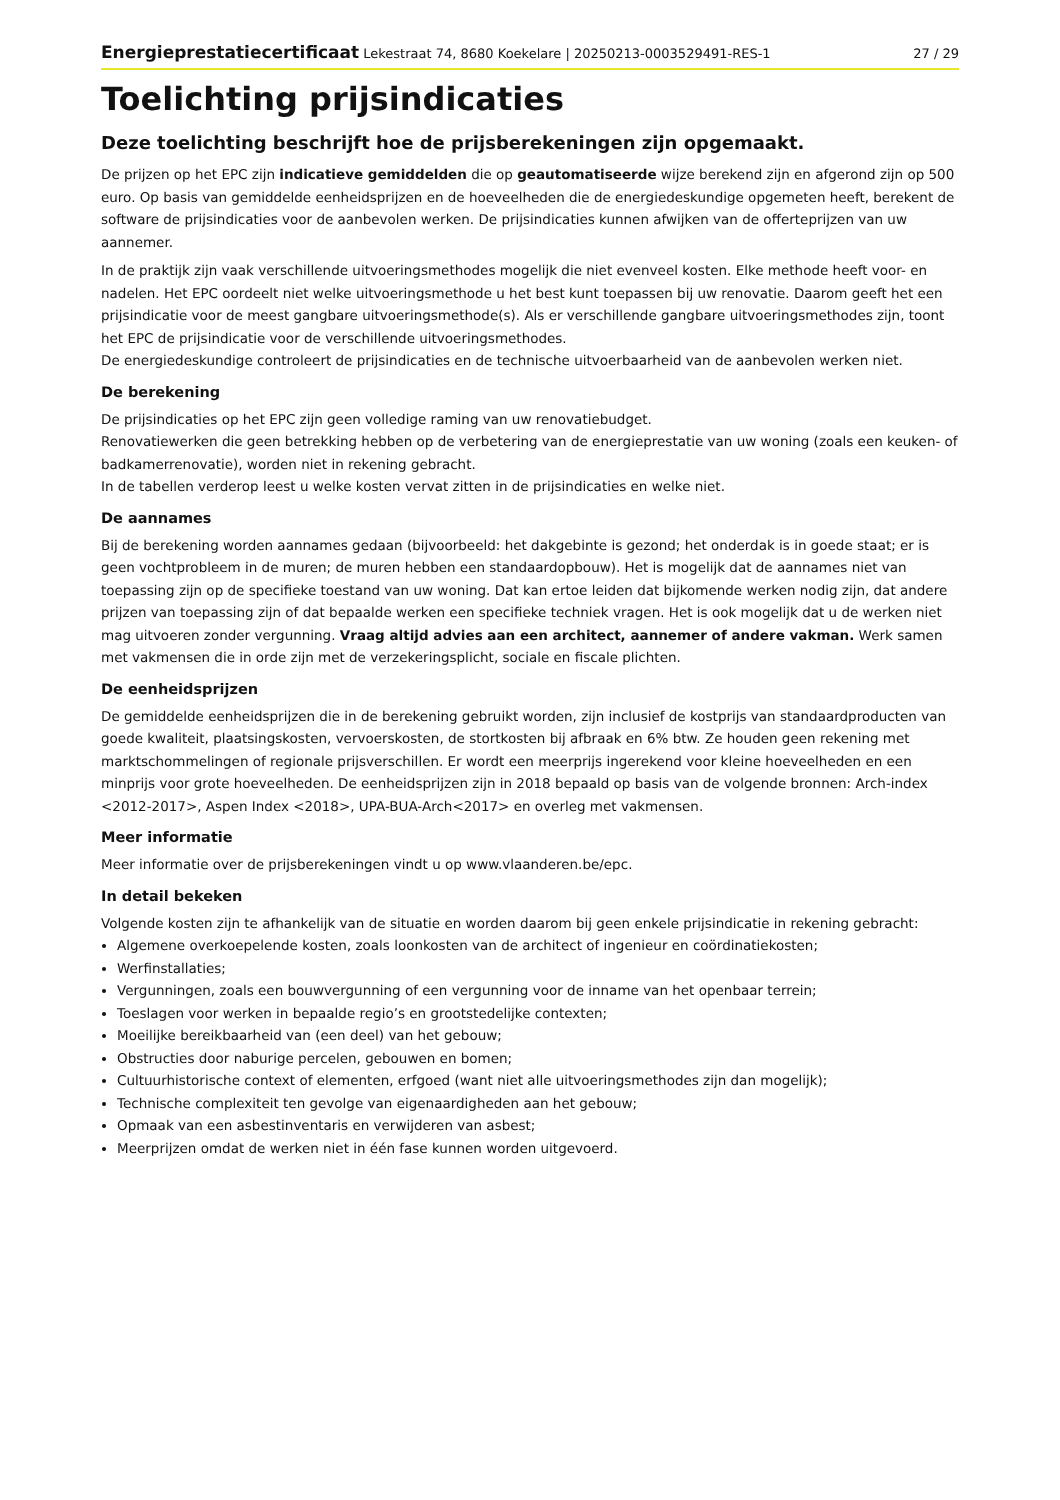Energieprestatiecertificaat Lekestraat 74, 8680 Koekelare | 20250213-0003529491-RES-1 27 / 29
Toelichting prijsindicaties
Deze toelichting beschrijft hoe de prijsberekeningen zijn opgemaakt.
De prijzen op het EPC zijn indicatieve gemiddelden die op geautomatiseerde wijze berekend zijn en afgerond zijn op 500 euro. Op basis van gemiddelde eenheidsprijzen en de hoeveelheden die de energiedeskundige opgemeten heeft, berekent de software de prijsindicaties voor de aanbevolen werken. De prijsindicaties kunnen afwijken van de offerteprijzen van uw aannemer.
In de praktijk zijn vaak verschillende uitvoeringsmethodes mogelijk die niet evenveel kosten. Elke methode heeft voor- en nadelen. Het EPC oordeelt niet welke uitvoeringsmethode u het best kunt toepassen bij uw renovatie. Daarom geeft het een prijsindicatie voor de meest gangbare uitvoeringsmethode(s). Als er verschillende gangbare uitvoeringsmethodes zijn, toont het EPC de prijsindicatie voor de verschillende uitvoeringsmethodes.
De energiedeskundige controleert de prijsindicaties en de technische uitvoerbaarheid van de aanbevolen werken niet.
De berekening
De prijsindicaties op het EPC zijn geen volledige raming van uw renovatiebudget.
Renovatiewerken die geen betrekking hebben op de verbetering van de energieprestatie van uw woning (zoals een keuken- of badkamerrenovatie), worden niet in rekening gebracht.
In de tabellen verderop leest u welke kosten vervat zitten in de prijsindicaties en welke niet.
De aannames
Bij de berekening worden aannames gedaan (bijvoorbeeld: het dakgebinte is gezond; het onderdak is in goede staat; er is geen vochtprobleem in de muren; de muren hebben een standaardopbouw). Het is mogelijk dat de aannames niet van toepassing zijn op de specifieke toestand van uw woning. Dat kan ertoe leiden dat bijkomende werken nodig zijn, dat andere prijzen van toepassing zijn of dat bepaalde werken een specifieke techniek vragen. Het is ook mogelijk dat u de werken niet mag uitvoeren zonder vergunning. Vraag altijd advies aan een architect, aannemer of andere vakman. Werk samen met vakmensen die in orde zijn met de verzekeringsplicht, sociale en fiscale plichten.
De eenheidsprijzen
De gemiddelde eenheidsprijzen die in de berekening gebruikt worden, zijn inclusief de kostprijs van standaardproducten van goede kwaliteit, plaatsingskosten, vervoerskosten, de stortkosten bij afbraak en 6% btw. Ze houden geen rekening met marktschommelingen of regionale prijsverschillen. Er wordt een meerprijs ingerekend voor kleine hoeveelheden en een minprijs voor grote hoeveelheden. De eenheidsprijzen zijn in 2018 bepaald op basis van de volgende bronnen: Arch-index <2012-2017>, Aspen Index <2018>, UPA-BUA-Arch<2017> en overleg met vakmensen.
Meer informatie
Meer informatie over de prijsberekeningen vindt u op www.vlaanderen.be/epc.
In detail bekeken
Volgende kosten zijn te afhankelijk van de situatie en worden daarom bij geen enkele prijsindicatie in rekening gebracht:
Algemene overkoepelende kosten, zoals loonkosten van de architect of ingenieur en coördinatiekosten;
Werfinstallaties;
Vergunningen, zoals een bouwvergunning of een vergunning voor de inname van het openbaar terrein;
Toeslagen voor werken in bepaalde regio’s en grootstedelijke contexten;
Moeilijke bereikbaarheid van (een deel) van het gebouw;
Obstructies door naburige percelen, gebouwen en bomen;
Cultuurhistorische context of elementen, erfgoed (want niet alle uitvoeringsmethodes zijn dan mogelijk);
Technische complexiteit ten gevolge van eigenaardigheden aan het gebouw;
Opmaak van een asbestinventaris en verwijderen van asbest;
Meerprijzen omdat de werken niet in één fase kunnen worden uitgevoerd.